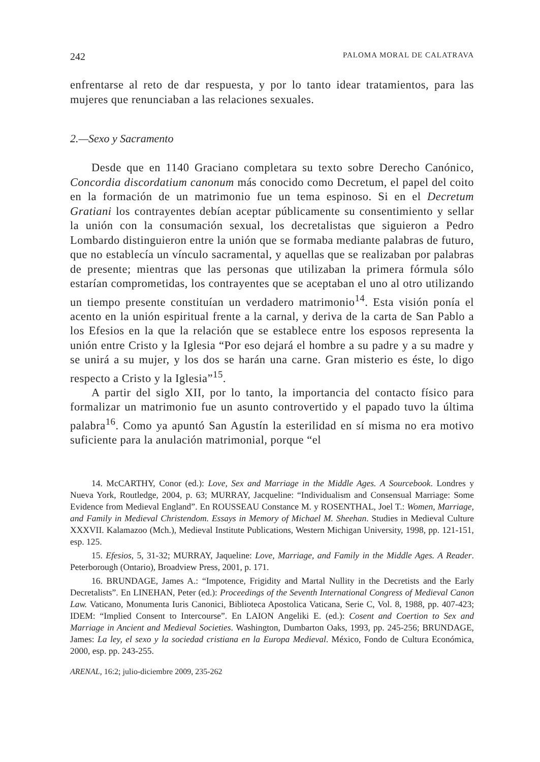242 PALOMA MORAL DE CALATRAVA
enfrentarse al reto de dar respuesta, y por lo tanto idear tratamientos, para las mujeres que renunciaban a las relaciones sexuales.
2.—Sexo y Sacramento
Desde que en 1140 Graciano completara su texto sobre Derecho Canónico, Concordia discordatium canonum más conocido como Decretum, el papel del coito en la formación de un matrimonio fue un tema espinoso. Si en el Decretum Gratiani los contrayentes debían aceptar públicamente su consentimiento y sellar la unión con la consumación sexual, los decretalistas que siguieron a Pedro Lombardo distinguieron entre la unión que se formaba mediante palabras de futuro, que no establecía un vínculo sacramental, y aquellas que se realizaban por palabras de presente; mientras que las personas que utilizaban la primera fórmula sólo estarían comprometidas, los contrayentes que se aceptaban el uno al otro utilizando un tiempo presente constituían un verdadero matrimonio<sup>14</sup>. Esta visión ponía el acento en la unión espiritual frente a la carnal, y deriva de la carta de San Pablo a los Efesios en la que la relación que se establece entre los esposos representa la unión entre Cristo y la Iglesia “Por eso dejará el hombre a su padre y a su madre y se unirá a su mujer, y los dos se harán una carne. Gran misterio es éste, lo digo respecto a Cristo y la Iglesia”<sup>15</sup>.
A partir del siglo XII, por lo tanto, la importancia del contacto físico para formalizar un matrimonio fue un asunto controvertido y el papado tuvo la última palabra<sup>16</sup>. Como ya apuntó San Agustín la esterilidad en sí misma no era motivo suficiente para la anulación matrimonial, porque “el
14. McCARTHY, Conor (ed.): Love, Sex and Marriage in the Middle Ages. A Sourcebook. Londres y Nueva York, Routledge, 2004, p. 63; MURRAY, Jacqueline: “Individualism and Consensual Marriage: Some Evidence from Medieval England”. En ROUSSEAU Constance M. y ROSENTHAL, Joel T.: Women, Marriage, and Family in Medieval Christendom. Essays in Memory of Michael M. Sheehan. Studies in Medieval Culture XXXVII. Kalamazoo (Mch.), Medieval Institute Publications, Western Michigan University, 1998, pp. 121-151, esp. 125.
15. Efesios, 5, 31-32; MURRAY, Jaqueline: Love, Marriage, and Family in the Middle Ages. A Reader. Peterborough (Ontario), Broadview Press, 2001, p. 171.
16. BRUNDAGE, James A.: “Impotence, Frigidity and Martal Nullity in the Decretists and the Early Decretalists”. En LINEHAN, Peter (ed.): Proceedings of the Seventh International Congress of Medieval Canon Law. Vaticano, Monumenta Iuris Canonici, Biblioteca Apostolica Vaticana, Serie C, Vol. 8, 1988, pp. 407-423; IDEM: “Implied Consent to Intercourse”. En LAION Angeliki E. (ed.): Cosent and Coertion to Sex and Marriage in Ancient and Medieval Societies. Washington, Dumbarton Oaks, 1993, pp. 245-256; BRUNDAGE, James: La ley, el sexo y la sociedad cristiana en la Europa Medieval. México, Fondo de Cultura Económica, 2000, esp. pp. 243-255.
ARENAL, 16:2; julio-diciembre 2009, 235-262